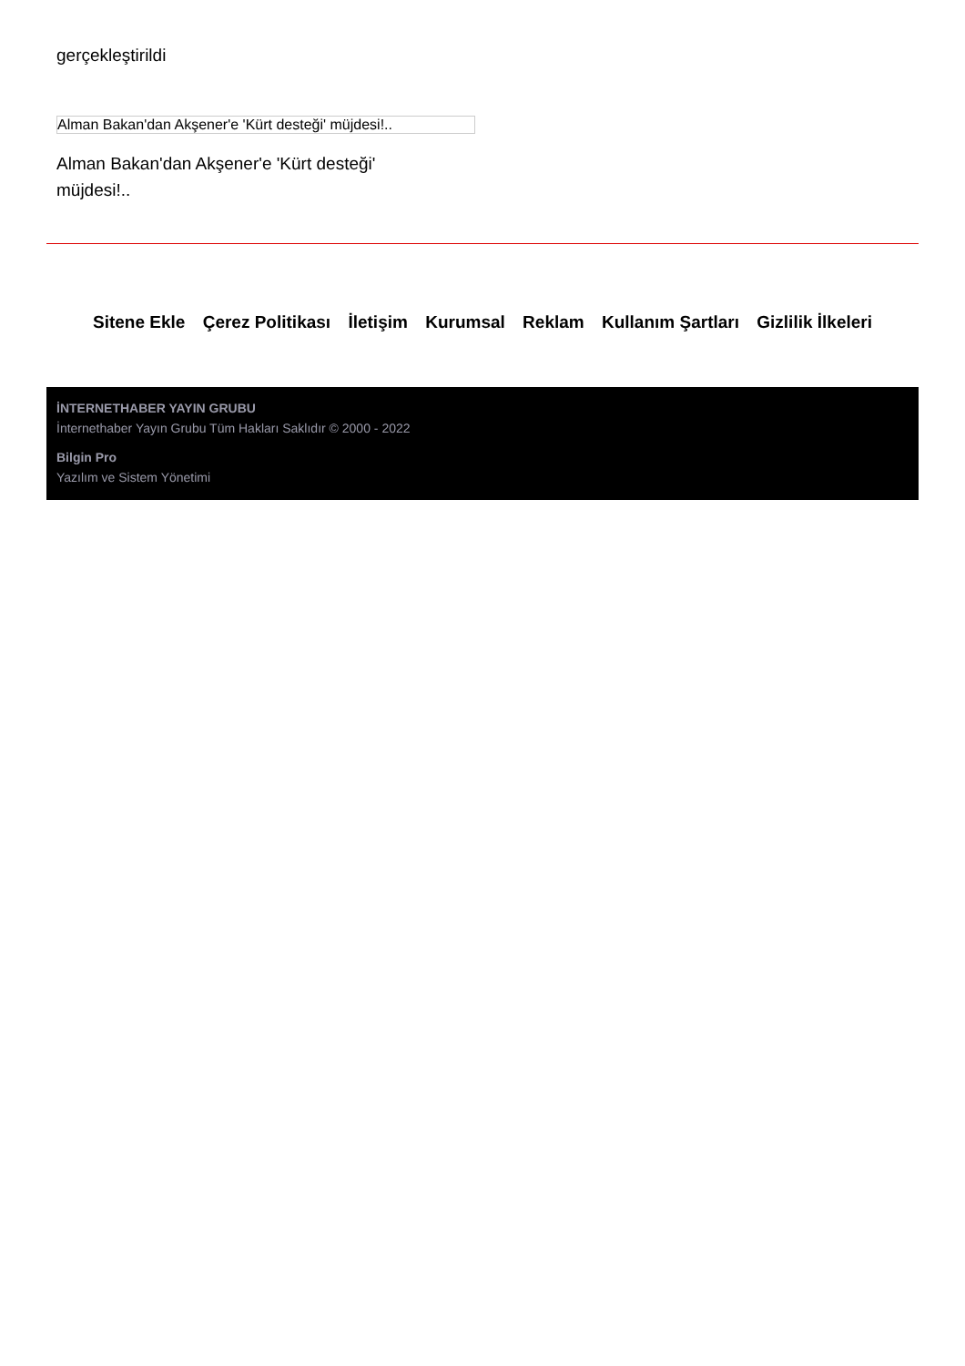gerçekleştirildi
Alman Bakan'dan Akşener'e 'Kürt desteği' müjdesi!..
Alman Bakan'dan Akşener'e 'Kürt desteği' müjdesi!..
Sitene Ekle Çerez Politikası İletişim Kurumsal Reklam Kullanım Şartları Gizlilik İlkeleri
İNTERNETHABER YAYIN GRUBU
İnternethaber Yayın Grubu Tüm Hakları Saklıdır © 2000 - 2022
Bilgin Pro
Yazılım ve Sistem Yönetimi